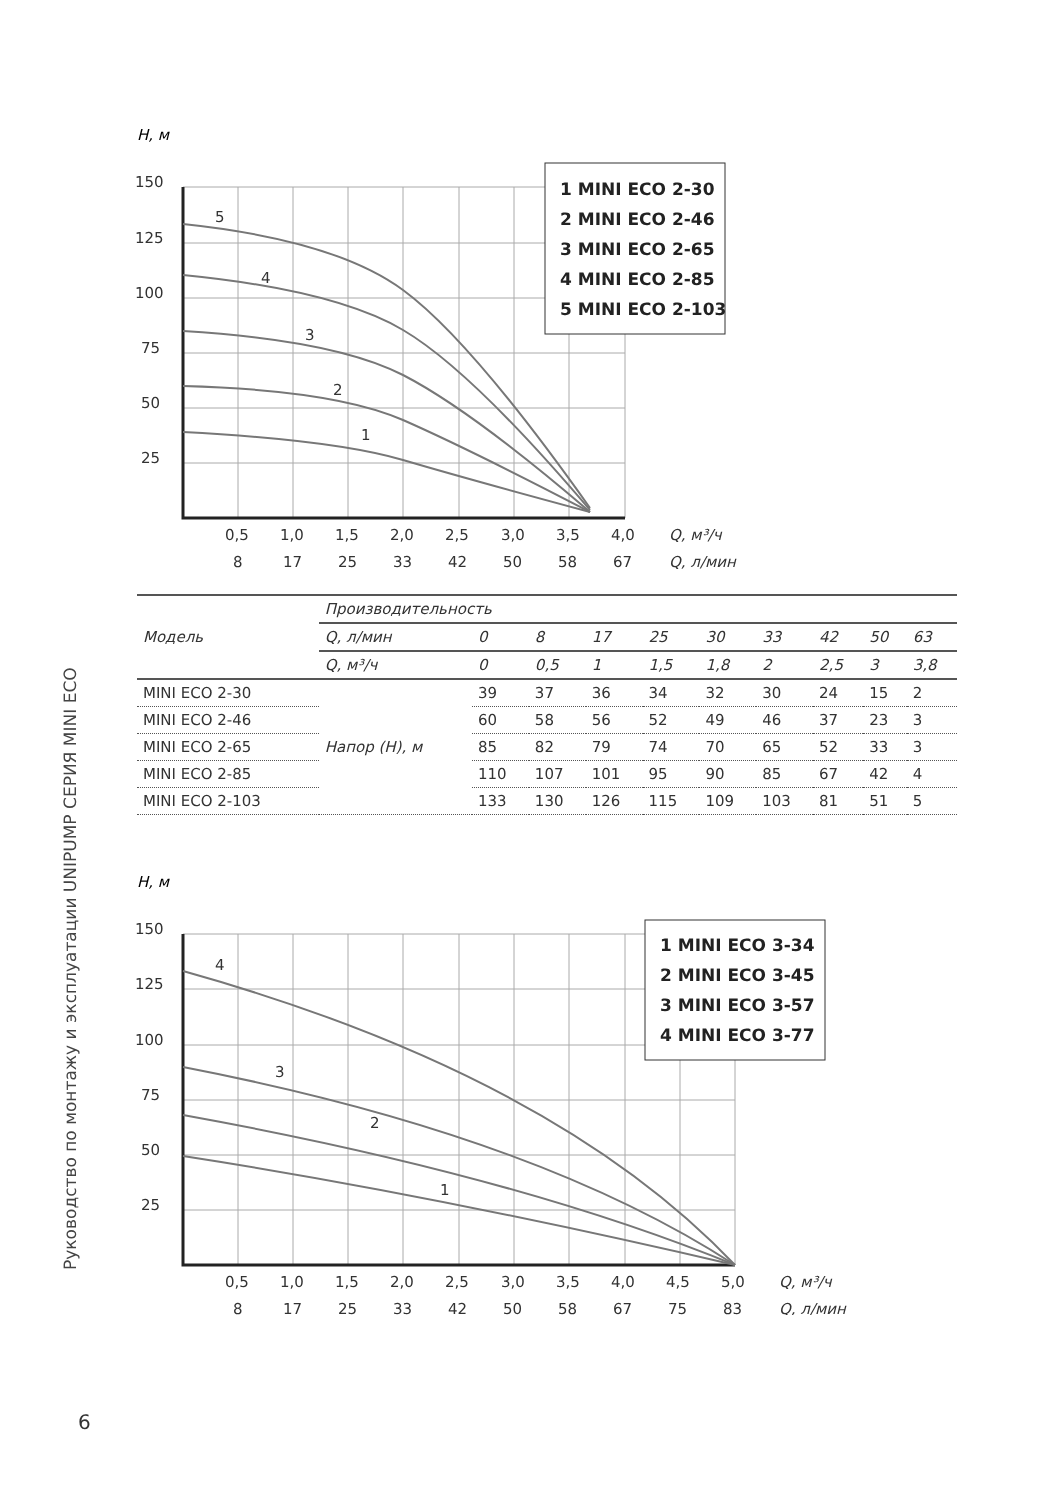Руководство по монтажу и эксплуатации UNIPUMP СЕРИЯ MINI ECO
H, м
150
125
100
75
50
25
0,5
1,0
1,5
2,0
2,5
3,0
3,5
4,0
Q, м³/ч
8
17
25
33
42
50
58
67
Q, л/мин
5
4
3
2
1
1 MINI ECO 2-30
2 MINI ECO 2-46
3 MINI ECO 2-65
4 MINI ECO 2-85
5 MINI ECO 2-103
| Модель | Производительность | | | | | | | | | |
| --- | --- | --- | --- | --- | --- | --- | --- | --- | --- | --- |
| | Q, л/мин | 0 | 8 | 17 | 25 | 30 | 33 | 42 | 50 | 63 |
| | Q, м³/ч | 0 | 0,5 | 1 | 1,5 | 1,8 | 2 | 2,5 | 3 | 3,8 |
| MINI ECO 2-30 | Напор (H), м | 39 | 37 | 36 | 34 | 32 | 30 | 24 | 15 | 2 |
| MINI ECO 2-46 | | 60 | 58 | 56 | 52 | 49 | 46 | 37 | 23 | 3 |
| MINI ECO 2-65 | | 85 | 82 | 79 | 74 | 70 | 65 | 52 | 33 | 3 |
| MINI ECO 2-85 | | 110 | 107 | 101 | 95 | 90 | 85 | 67 | 42 | 4 |
| MINI ECO 2-103 | | 133 | 130 | 126 | 115 | 109 | 103 | 81 | 51 | 5 |
H, м
150
125
100
75
50
25
0,5
1,0
1,5
2,0
2,5
3,0
3,5
4,0
4,5
5,0
Q, м³/ч
8
17
25
33
42
50
58
67
75
83
Q, л/мин
4
3
2
1
1 MINI ECO 3-34
2 MINI ECO 3-45
3 MINI ECO 3-57
4 MINI ECO 3-77
6